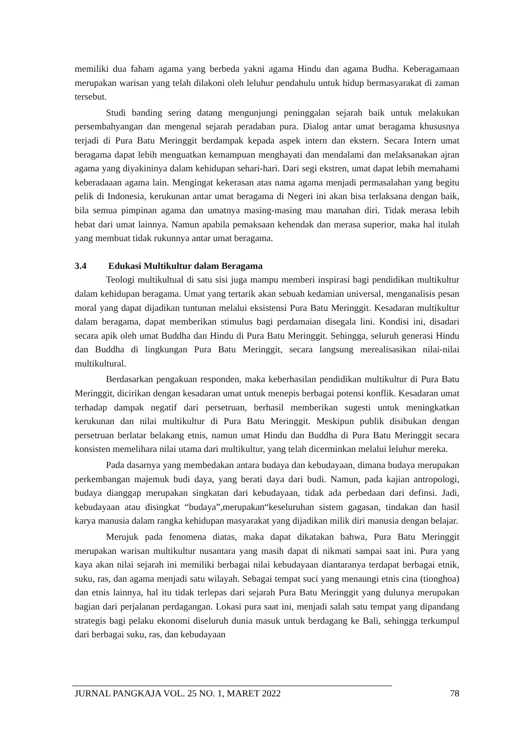memiliki dua faham agama yang berbeda yakni agama Hindu dan agama Budha. Keberagamaan merupakan warisan yang telah dilakoni oleh leluhur pendahulu untuk hidup bermasyarakat di zaman tersebut.
Studi banding sering datang mengunjungi peninggalan sejarah baik untuk melakukan persembahyangan dan mengenal sejarah peradaban pura. Dialog antar umat beragama khususnya terjadi di Pura Batu Meringgit berdampak kepada aspek intern dan ekstern. Secara Intern umat beragama dapat lebih menguatkan kemampuan menghayati dan mendalami dan melaksanakan ajran agama yang diyakininya dalam kehidupan sehari-hari. Dari segi ekstren, umat dapat lebih memahami keberadaaan agama lain. Mengingat kekerasan atas nama agama menjadi permasalahan yang begitu pelik di Indonesia, kerukunan antar umat beragama di Negeri ini akan bisa terlaksana dengan baik, bila semua pimpinan agama dan umatnya masing-masing mau manahan diri. Tidak merasa lebih hebat dari umat lainnya. Namun apabila pemaksaan kehendak dan merasa superior, maka hal itulah yang membuat tidak rukunnya antar umat beragama.
3.4 Edukasi Multikultur dalam Beragama
Teologi multikultual di satu sisi juga mampu memberi inspirasi bagi pendidikan multikultur dalam kehidupan beragama. Umat yang tertarik akan sebuah kedamian universal, menganalisis pesan moral yang dapat dijadikan tuntunan melalui eksistensi Pura Batu Meringgit. Kesadaran multikultur dalam beragama, dapat memberikan stimulus bagi perdamaian disegala lini. Kondisi ini, disadari secara apik oleh umat Buddha dan Hindu di Pura Batu Meringgit. Sehingga, seluruh generasi Hindu dan Buddha di lingkungan Pura Batu Meringgit, secara langsung merealisasikan nilai-nilai multikultural.
Berdasarkan pengakuan responden, maka keberhasilan pendidikan multikultur di Pura Batu Meringgit, dicirikan dengan kesadaran umat untuk menepis berbagai potensi konflik. Kesadaran umat terhadap dampak negatif dari persetruan, berhasil memberikan sugesti untuk meningkatkan kerukunan dan nilai multikultur di Pura Batu Meringgit. Meskipun publik disibukan dengan persetruan berlatar belakang etnis, namun umat Hindu dan Buddha di Pura Batu Meringgit secara konsisten memelihara nilai utama dari multikultur, yang telah dicerminkan melalui leluhur mereka.
Pada dasarnya yang membedakan antara budaya dan kebudayaan, dimana budaya merupakan perkembangan majemuk budi daya, yang berati daya dari budi. Namun, pada kajian antropologi, budaya dianggap merupakan singkatan dari kebudayaan, tidak ada perbedaan dari definsi. Jadi, kebudayaan atau disingkat “budaya”,merupakan“keseluruhan sistem gagasan, tindakan dan hasil karya manusia dalam rangka kehidupan masyarakat yang dijadikan milik diri manusia dengan belajar.
Merujuk pada fenomena diatas, maka dapat dikatakan bahwa, Pura Batu Meringgit merupakan warisan multikultur nusantara yang masih dapat di nikmati sampai saat ini. Pura yang kaya akan nilai sejarah ini memiliki berbagai nilai kebudayaan diantaranya terdapat berbagai etnik, suku, ras, dan agama menjadi satu wilayah. Sebagai tempat suci yang menaungi etnis cina (tionghoa) dan etnis lainnya, hal itu tidak terlepas dari sejarah Pura Batu Meringgit yang dulunya merupakan bagian dari perjalanan perdagangan. Lokasi pura saat ini, menjadi salah satu tempat yang dipandang strategis bagi pelaku ekonomi diseluruh dunia masuk untuk berdagang ke Bali, sehingga terkumpul dari berbagai suku, ras, dan kebudayaan
JURNAL PANGKAJA VOL. 25 NO. 1, MARET 2022 78